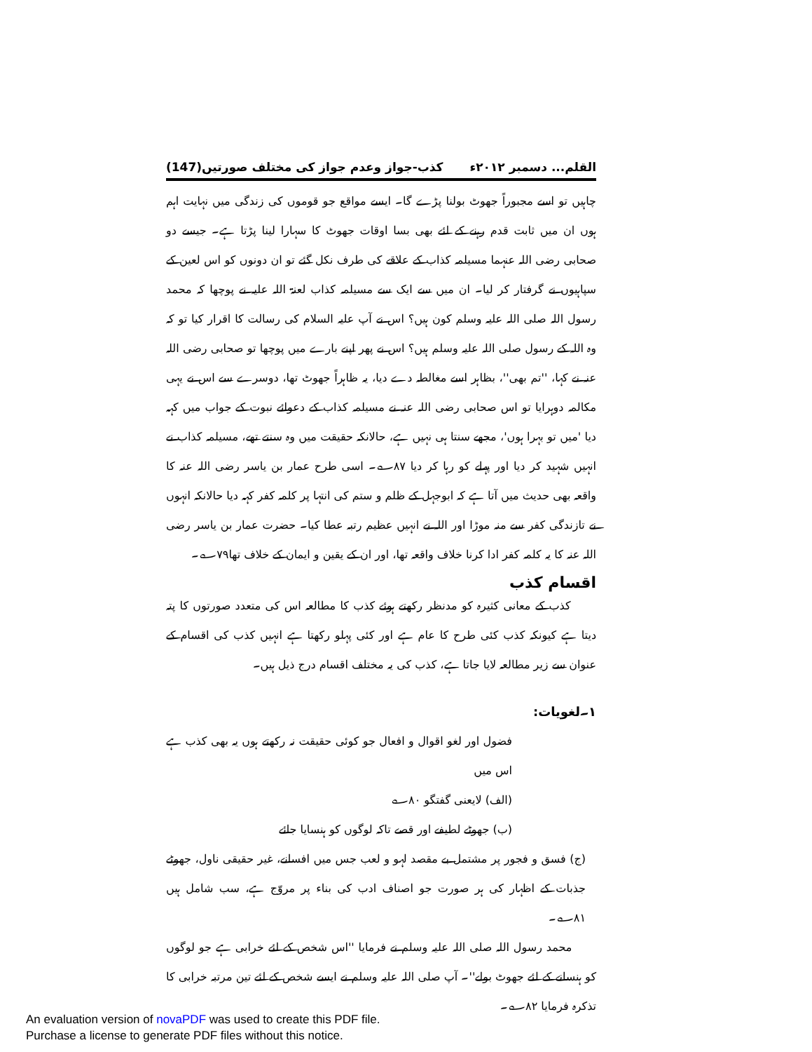القلم... دسمبر ۲۰۱۲ء کذب-جواز وعدم جواز کی مختلف صورتیں(147)
چاہیں تو اسے مجبوراً جھوٹ بولنا پڑے گا۔ ایسے مواقع جو قوموں کی زندگی میں نہایت اہم ہوں ان میں ثابت قدم رہنے کے لئے بھی بسا اوقات جھوٹ کا سہارا لینا پڑتا ہے۔ جیسے دو صحابی رضی اللہ عنہما مسیلمہ کذاب کے علاقے کی طرف نکل گئے تو ان دونوں کو اس لعین کے سپاہیوں نے گرفتار کر لیا۔ ان میں سے ایک سے مسیلمہ کذاب لعنۃ اللہ علیہ نے پوچھا کہ محمد رسول اللہ صلی اللہ علیہ وسلم کون ہیں؟ اس نے آپ علیہ السلام کی رسالت کا اقرار کیا تو کہ وہ اللہ کے رسول صلی اللہ علیہ وسلم ہیں؟ اس نے پھر اپنے بارے میں پوچھا تو صحابی رضی اللہ عنہ نے کہا، ''تم بھی''، بظاہر اسے مغالطہ دے دیا، یہ ظاہراً جھوٹ تھا، دوسرے سے اس نے یہی مکالمہ دوہرایا تو اس صحابی رضی اللہ عنہ نے مسیلمہ کذاب کے دعوائے نبوت کے جواب میں کہہ دیا 'میں تو بہرا ہوں'، مجھے سنتا ہی نہیں ہے، حالانکہ حقیقت میں وہ سنتے تھے، مسیلمہ کذاب نے انہیں شہید کر دیا اور پہلے کو رہا کر دیا ۸۷؎۔ اسی طرح عمار بن یاسر رضی اللہ عنہ کا واقعہ بھی حدیث میں آتا ہے کہ ابوجہل کے ظلم و ستم کی انتہا پر کلمہ کفر کہہ دیا حالانکہ انہوں نے تازندگی کفر سے منہ موڑا اور اللہ نے انہیں عظیم رتبہ عطا کیا۔ حضرت عمار بن یاسر رضی اللہ عنہ کا یہ کلمہ کفر ادا کرنا خلاف واقعہ تھا، اور ان کے یقین و ایمان کے خلاف تھا۷۹؎۔
اقسام کذب
کذب کے معانی کثیرہ کو مدنظر رکھتے ہوئے کذب کا مطالعہ اس کی متعدد صورتوں کا پتہ دیتا ہے کیونکہ کذب کئی طرح کا عام ہے اور کئی پہلو رکھتا ہے انہیں کذب کی اقسام کے عنوان سے زیر مطالعہ لایا جاتا ہے، کذب کی یہ مختلف اقسام درج ذیل ہیں۔
۱۔لغویات:
فضول اور لغو اقوال و افعال جو کوئی حقیقت نہ رکھتے ہوں یہ بھی کذب ہے اس میں
(الف) لایعنی گفتگو ۸۰؎
(ب) جھوٹے لطیفے اور قصے تاکہ لوگوں کو ہنسایا جائے
(ج) فسق و فجور پر مشتمل بے مقصد لہو و لعب جس میں افسانے، غیر حقیقی ناول، جھوٹے جذبات کے اظہار کی ہر صورت جو اصناف ادب کی بناء پر مروّج ہے، سب شامل ہیں ۸۱؎۔
محمد رسول اللہ صلی اللہ علیہ وسلم نے فرمایا ''اس شخص کے لئے خرابی ہے جو لوگوں کو ہنسانے کے لئے جھوٹ بولے''۔ آپ صلی اللہ علیہ وسلم نے ایسے شخص کے لئے تین مرتبہ خرابی کا تذکرہ فرمایا ۸۲؎۔
An evaluation version of novaPDF was used to create this PDF file.
Purchase a license to generate PDF files without this notice.